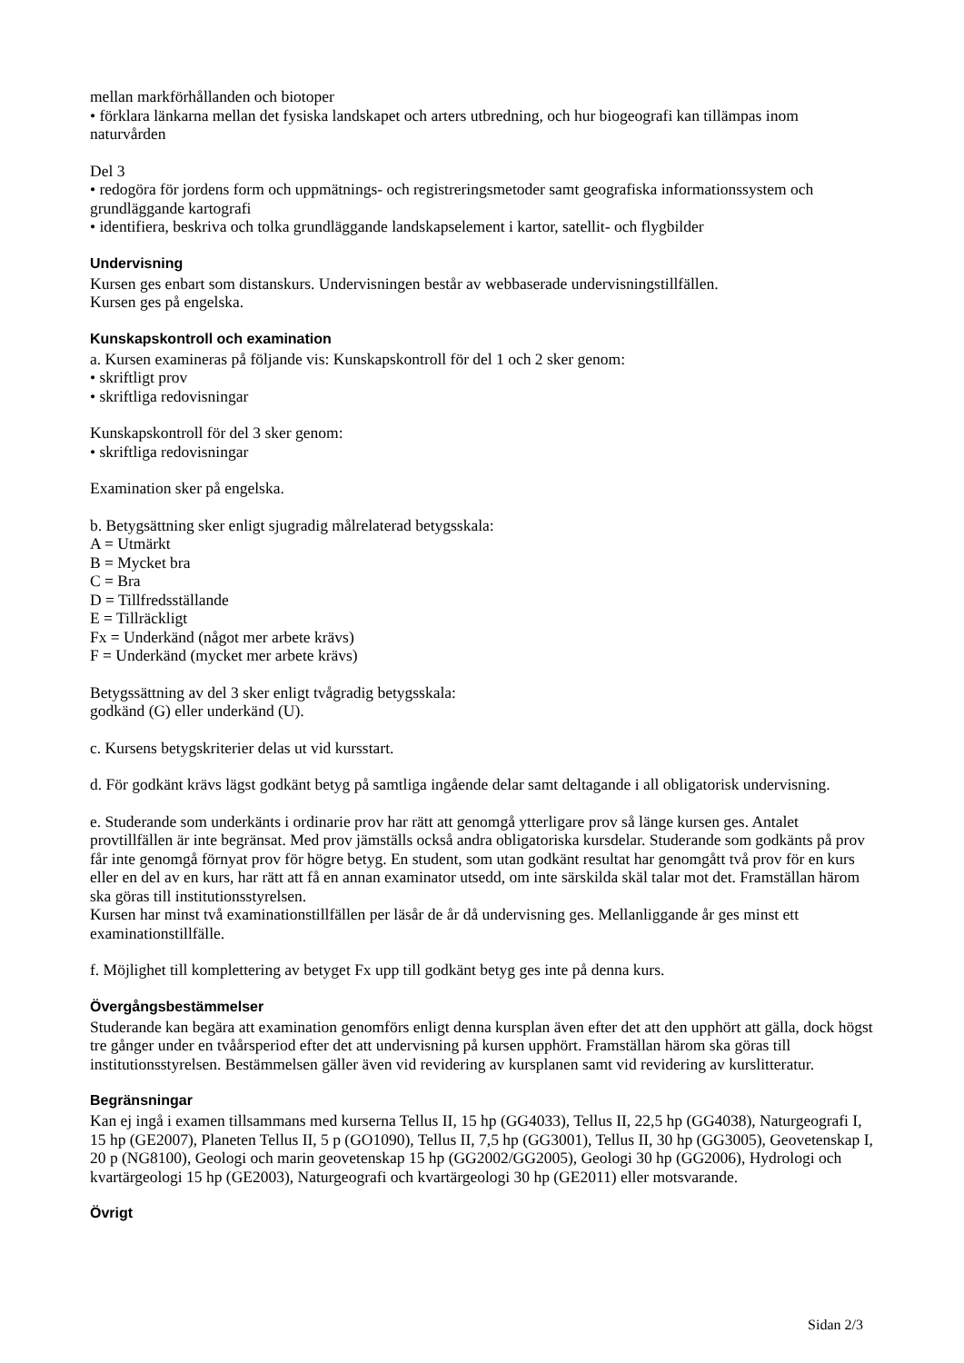mellan markförhållanden och biotoper
• förklara länkarna mellan det fysiska landskapet och arters utbredning, och hur biogeografi kan tillämpas inom naturvården
Del 3
• redogöra för jordens form och uppmätnings- och registreringsmetoder samt geografiska informationssystem och grundläggande kartografi
• identifiera, beskriva och tolka grundläggande landskapselement i kartor, satellit- och flygbilder
Undervisning
Kursen ges enbart som distanskurs. Undervisningen består av webbaserade undervisningstillfällen.
Kursen ges på engelska.
Kunskapskontroll och examination
a. Kursen examineras på följande vis: Kunskapskontroll för del 1 och 2 sker genom:
• skriftligt prov
• skriftliga redovisningar
Kunskapskontroll för del 3 sker genom:
• skriftliga redovisningar
Examination sker på engelska.
b. Betygsättning sker enligt sjugradig målrelaterad betygsskala:
A = Utmärkt
B = Mycket bra
C = Bra
D = Tillfredsställande
E = Tillräckligt
Fx = Underkänd (något mer arbete krävs)
F = Underkänd (mycket mer arbete krävs)
Betygssättning av del 3 sker enligt tvågradig betygsskala:
godkänd (G) eller underkänd (U).
c. Kursens betygskriterier delas ut vid kursstart.
d. För godkänt krävs lägst godkänt betyg på samtliga ingående delar samt deltagande i all obligatorisk undervisning.
e. Studerande som underkänts i ordinarie prov har rätt att genomgå ytterligare prov så länge kursen ges. Antalet provtillfällen är inte begränsat. Med prov jämställs också andra obligatoriska kursdelar. Studerande som godkänts på prov får inte genomgå förnyat prov för högre betyg. En student, som utan godkänt resultat har genomgått två prov för en kurs eller en del av en kurs, har rätt att få en annan examinator utsedd, om inte särskilda skäl talar mot det. Framställan härom ska göras till institutionsstyrelsen.
Kursen har minst två examinationstillfällen per läsår de år då undervisning ges. Mellanliggande år ges minst ett examinationstillfälle.
f. Möjlighet till komplettering av betyget Fx upp till godkänt betyg ges inte på denna kurs.
Övergångsbestämmelser
Studerande kan begära att examination genomförs enligt denna kursplan även efter det att den upphört att gälla, dock högst tre gånger under en tvåårsperiod efter det att undervisning på kursen upphört. Framställan härom ska göras till institutionsstyrelsen. Bestämmelsen gäller även vid revidering av kursplanen samt vid revidering av kurslitteratur.
Begränsningar
Kan ej ingå i examen tillsammans med kurserna Tellus II, 15 hp (GG4033), Tellus II, 22,5 hp (GG4038), Naturgeografi I, 15 hp (GE2007), Planeten Tellus II, 5 p (GO1090), Tellus II, 7,5 hp (GG3001), Tellus II, 30 hp (GG3005), Geovetenskap I, 20 p (NG8100), Geologi och marin geovetenskap 15 hp (GG2002/GG2005), Geologi 30 hp (GG2006), Hydrologi och kvartärgeologi 15 hp (GE2003), Naturgeografi och kvartärgeologi 30 hp (GE2011) eller motsvarande.
Övrigt
Sidan 2/3